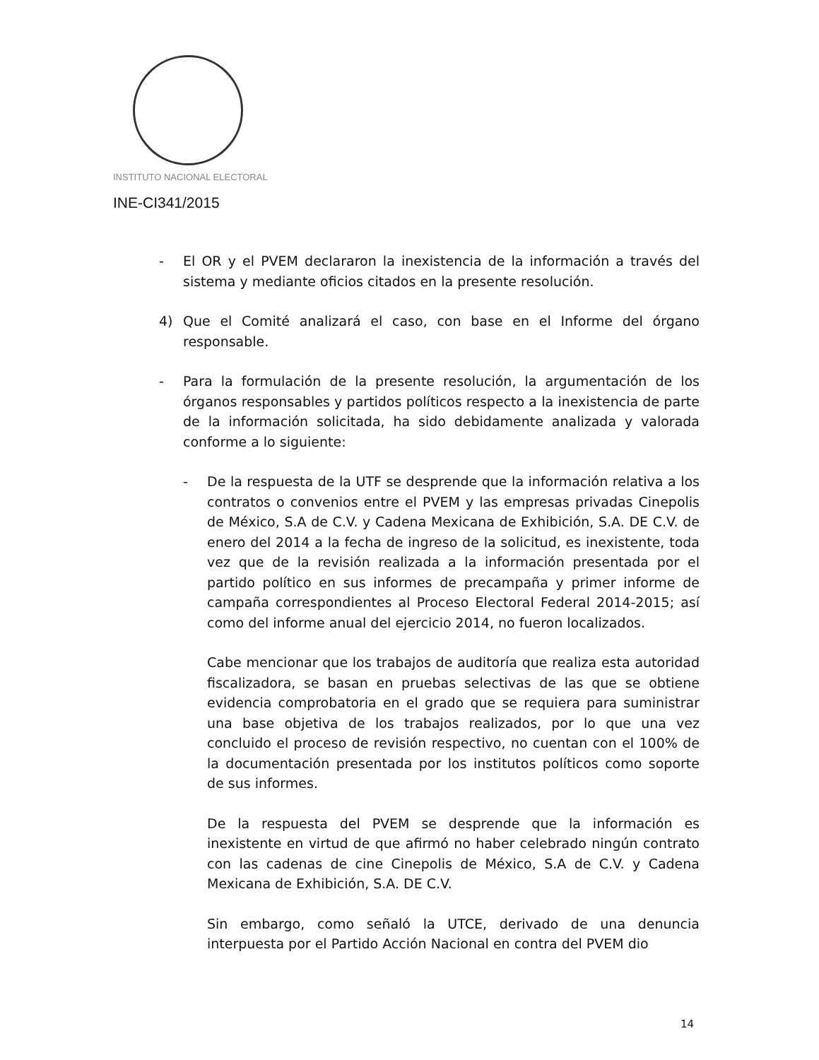INSTITUTO NACIONAL ELECTORAL
INE-CI341/2015
- El OR y el PVEM declararon la inexistencia de la información a través del sistema y mediante oficios citados en la presente resolución.
4) Que el Comité analizará el caso, con base en el Informe del órgano responsable.
- Para la formulación de la presente resolución, la argumentación de los órganos responsables y partidos políticos respecto a la inexistencia de parte de la información solicitada, ha sido debidamente analizada y valorada conforme a lo siguiente:
- De la respuesta de la UTF se desprende que la información relativa a los contratos o convenios entre el PVEM y las empresas privadas Cinepolis de México, S.A de C.V. y Cadena Mexicana de Exhibición, S.A. DE C.V. de enero del 2014 a la fecha de ingreso de la solicitud, es inexistente, toda vez que de la revisión realizada a la información presentada por el partido político en sus informes de precampaña y primer informe de campaña correspondientes al Proceso Electoral Federal 2014-2015; así como del informe anual del ejercicio 2014, no fueron localizados.
Cabe mencionar que los trabajos de auditoría que realiza esta autoridad fiscalizadora, se basan en pruebas selectivas de las que se obtiene evidencia comprobatoria en el grado que se requiera para suministrar una base objetiva de los trabajos realizados, por lo que una vez concluido el proceso de revisión respectivo, no cuentan con el 100% de la documentación presentada por los institutos políticos como soporte de sus informes.
De la respuesta del PVEM se desprende que la información es inexistente en virtud de que afirmó no haber celebrado ningún contrato con las cadenas de cine Cinepolis de México, S.A de C.V. y Cadena Mexicana de Exhibición, S.A. DE C.V.
Sin embargo, como señaló la UTCE, derivado de una denuncia interpuesta por el Partido Acción Nacional en contra del PVEM dio
14